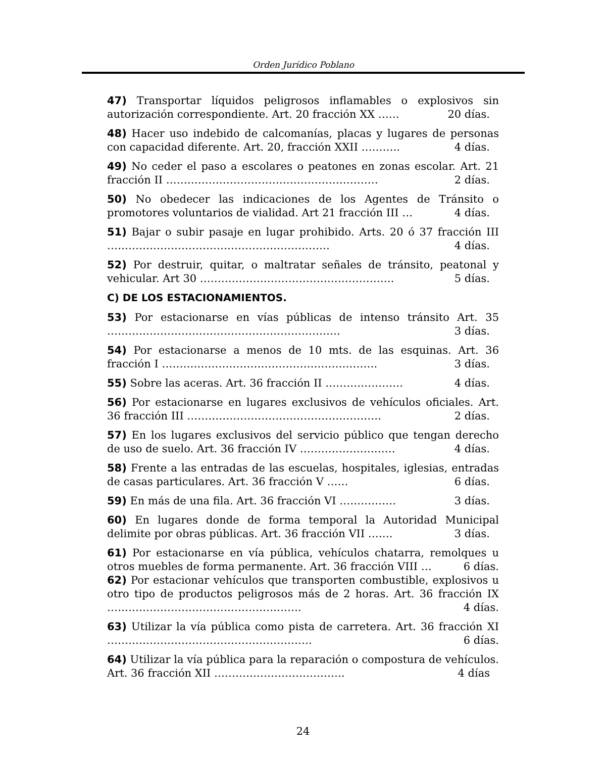Orden Jurídico Poblano
47) Transportar líquidos peligrosos inflamables o explosivos sin autorización correspondiente. Art. 20 fracción XX …… 20 días.
48) Hacer uso indebido de calcomanías, placas y lugares de personas con capacidad diferente. Art. 20, fracción XXII ……….. 4 días.
49) No ceder el paso a escolares o peatones en zonas escolar. Art. 21 fracción II …………………………………………………… 2 días.
50) No obedecer las indicaciones de los Agentes de Tránsito o promotores voluntarios de vialidad. Art 21 fracción III … 4 días.
51) Bajar o subir pasaje en lugar prohibido. Arts. 20 ó 37 fracción III ……………………………………………………… 4 días.
52) Por destruir, quitar, o maltratar señales de tránsito, peatonal y vehicular. Art 30 ………………………………………………. 5 días.
C) DE LOS ESTACIONAMIENTOS.
53) Por estacionarse en vías públicas de intenso tránsito Art. 35 ………………………………………………………… 3 días.
54) Por estacionarse a menos de 10 mts. de las esquinas. Art. 36 fracción I ……………………………………………………. 3 días.
55) Sobre las aceras. Art. 36 fracción II …………………. 4 días.
56) Por estacionarse en lugares exclusivos de vehículos oficiales. Art. 36 fracción III ………………………………………………. 2 días.
57) En los lugares exclusivos del servicio público que tengan derecho de uso de suelo. Art. 36 fracción IV ……………………… 4 días.
58) Frente a las entradas de las escuelas, hospitales, iglesias, entradas de casas particulares. Art. 36 fracción V …… 6 días.
59) En más de una fila. Art. 36 fracción VI ……………. 3 días.
60) En lugares donde de forma temporal la Autoridad Municipal delimite por obras públicas. Art. 36 fracción VII ……. 3 días.
61) Por estacionarse en vía pública, vehículos chatarra, remolques u otros muebles de forma permanente. Art. 36 fracción VIII … 6 días.
62) Por estacionar vehículos que transporten combustible, explosivos u otro tipo de productos peligrosos más de 2 horas. Art. 36 fracción IX ………………………………………………. 4 días.
63) Utilizar la vía pública como pista de carretera. Art. 36 fracción XI …………………………………………………. 6 días.
64) Utilizar la vía pública para la reparación o compostura de vehículos. Art. 36 fracción XII ………………………………. 4 días
24